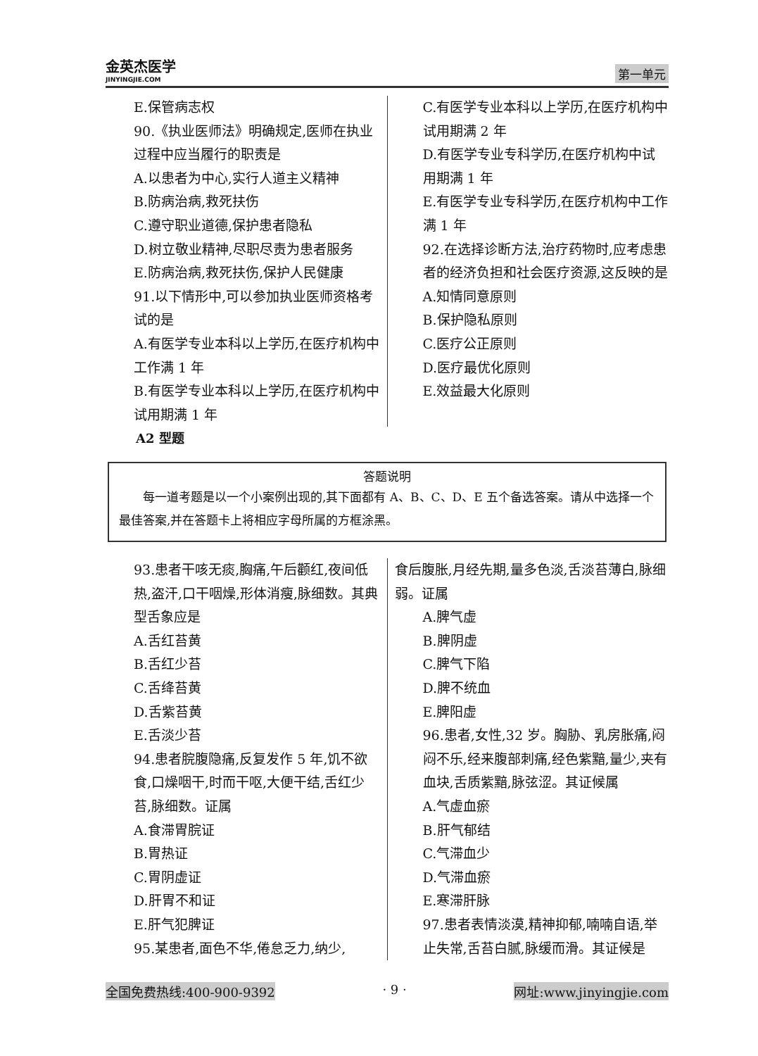金英杰医学
JINYINGJIE.COM
第一单元
E.保管病志权
90.《执业医师法》明确规定,医师在执业过程中应当履行的职责是
A.以患者为中心,实行人道主义精神
B.防病治病,救死扶伤
C.遵守职业道德,保护患者隐私
D.树立敬业精神,尽职尽责为患者服务
E.防病治病,救死扶伤,保护人民健康
91.以下情形中,可以参加执业医师资格考试的是
A.有医学专业本科以上学历,在医疗机构中工作满 1 年
B.有医学专业本科以上学历,在医疗机构中试用期满 1 年
C.有医学专业本科以上学历,在医疗机构中试用期满 2 年
D.有医学专业专科学历,在医疗机构中试用期满 1 年
E.有医学专业专科学历,在医疗机构中工作满 1 年
92.在选择诊断方法,治疗药物时,应考虑患者的经济负担和社会医疗资源,这反映的是
A.知情同意原则
B.保护隐私原则
C.医疗公正原则
D.医疗最优化原则
E.效益最大化原则
A2 型题
答题说明
每一道考题是以一个小案例出现的,其下面都有 A、B、C、D、E 五个备选答案。请从中选择一个最佳答案,并在答题卡上将相应字母所属的方框涂黑。
93.患者干咳无痰,胸痛,午后颧红,夜间低热,盗汗,口干咽燥,形体消瘦,脉细数。其典型舌象应是
A.舌红苔黄
B.舌红少苔
C.舌绛苔黄
D.舌紫苔黄
E.舌淡少苔
94.患者脘腹隐痛,反复发作 5 年,饥不欲食,口燥咽干,时而干呕,大便干结,舌红少苔,脉细数。证属
A.食滞胃脘证
B.胃热证
C.胃阴虚证
D.肝胃不和证
E.肝气犯脾证
95.某患者,面色不华,倦怠乏力,纳少,
食后腹胀,月经先期,量多色淡,舌淡苔薄白,脉细弱。证属
A.脾气虚
B.脾阴虚
C.脾气下陷
D.脾不统血
E.脾阳虚
96.患者,女性,32 岁。胸胁、乳房胀痛,闷闷不乐,经来腹部刺痛,经色紫黯,量少,夹有血块,舌质紫黯,脉弦涩。其证候属
A.气虚血瘀
B.肝气郁结
C.气滞血少
D.气滞血瘀
E.寒滞肝脉
97.患者表情淡漠,精神抑郁,喃喃自语,举止失常,舌苔白腻,脉缓而滑。其证候是
全国免费热线:400-900-9392 · 9 · 网址:www.jinyingjie.com